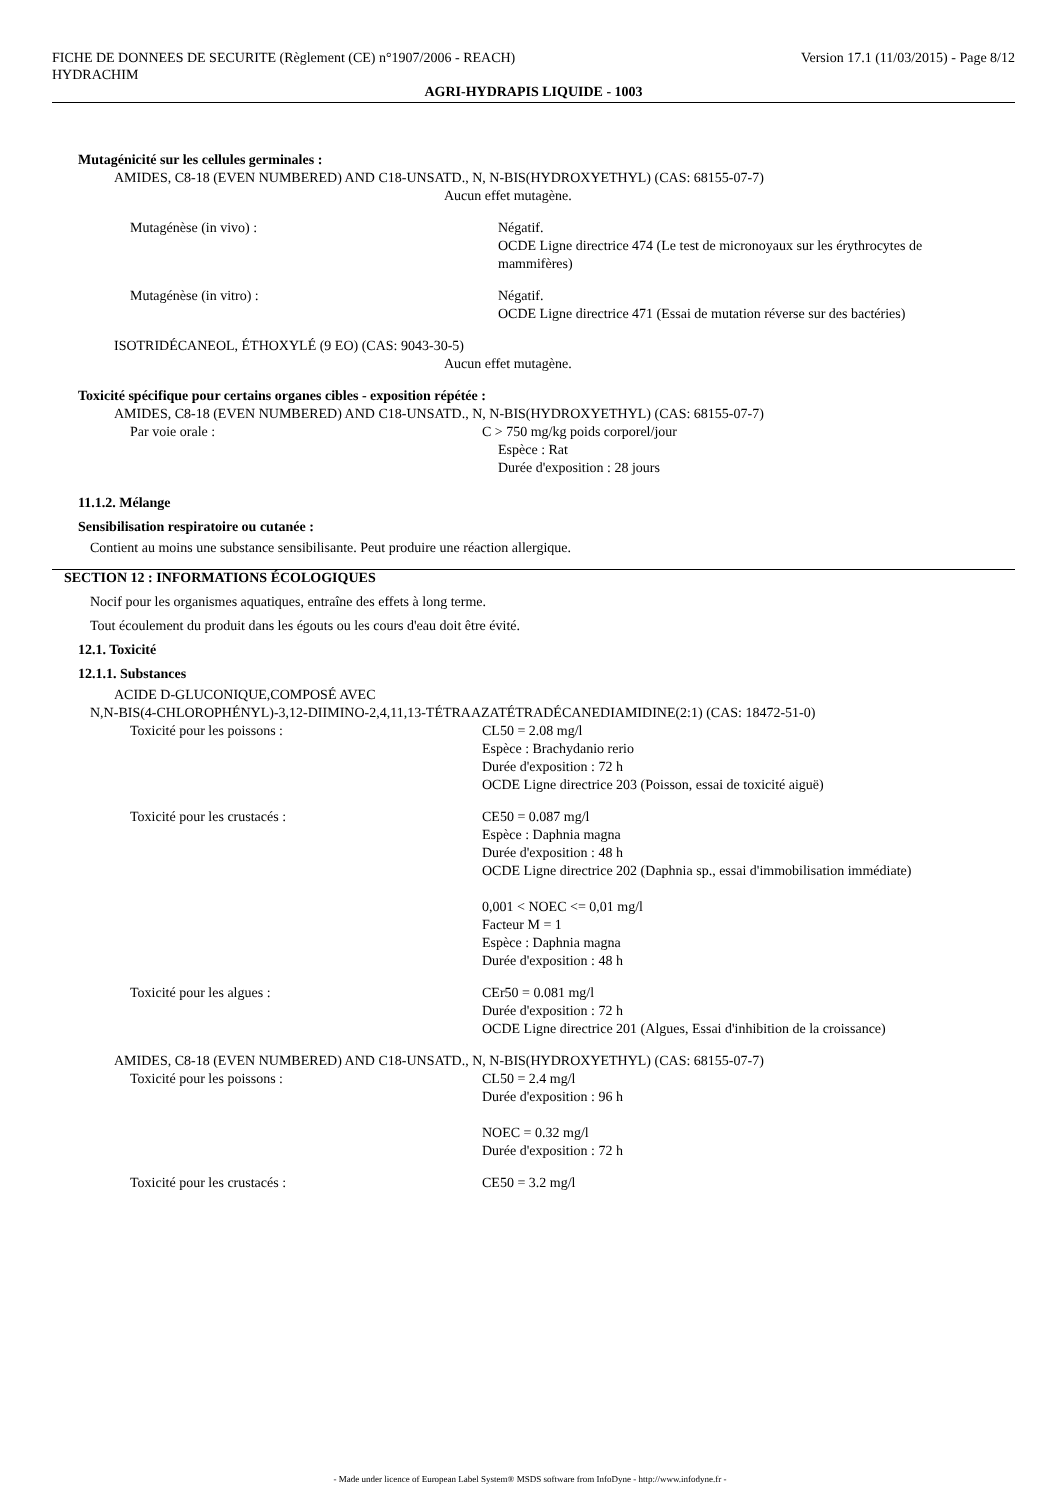FICHE DE DONNEES DE SECURITE (Règlement (CE) n°1907/2006 - REACH) Version 17.1 (11/03/2015) - Page 8/12
HYDRACHIM
AGRI-HYDRAPIS LIQUIDE - 1003
Mutagénicité sur les cellules germinales :
AMIDES, C8-18 (EVEN NUMBERED) AND C18-UNSATD., N, N-BIS(HYDROXYETHYL) (CAS: 68155-07-7)
Aucun effet mutagène.
Mutagénèse (in vivo) : Négatif.
OCDE Ligne directrice 474 (Le test de micronoyaux sur les érythrocytes de mammifères)
Mutagénèse (in vitro) : Négatif.
OCDE Ligne directrice 471 (Essai de mutation réverse sur des bactéries)
ISOTRIDÉCANEOL, ÉTHOXYLÉ (9 EO) (CAS: 9043-30-5)
Aucun effet mutagène.
Toxicité spécifique pour certains organes cibles - exposition répétée :
AMIDES, C8-18 (EVEN NUMBERED) AND C18-UNSATD., N, N-BIS(HYDROXYETHYL) (CAS: 68155-07-7)
Par voie orale : C > 750 mg/kg poids corporel/jour
Espèce : Rat
Durée d'exposition : 28 jours
11.1.2. Mélange
Sensibilisation respiratoire ou cutanée :
Contient au moins une substance sensibilisante. Peut produire une réaction allergique.
SECTION 12 : INFORMATIONS ÉCOLOGIQUES
Nocif pour les organismes aquatiques, entraîne des effets à long terme.
Tout écoulement du produit dans les égouts ou les cours d'eau doit être évité.
12.1. Toxicité
12.1.1. Substances
ACIDE D-GLUCONIQUE,COMPOSÉ AVEC
N,N-BIS(4-CHLOROPHÉNYL)-3,12-DIIMINO-2,4,11,13-TÉTRAAZATÉTRADÉCANEDIAMIDINE(2:1) (CAS: 18472-51-0)
Toxicité pour les poissons : CL50 = 2.08 mg/l
Espèce : Brachydanio rerio
Durée d'exposition : 72 h
OCDE Ligne directrice 203 (Poisson, essai de toxicité aiguë)
Toxicité pour les crustacés : CE50 = 0.087 mg/l
Espèce : Daphnia magna
Durée d'exposition : 48 h
OCDE Ligne directrice 202 (Daphnia sp., essai d'immobilisation immédiate)
0,001 < NOEC <= 0,01 mg/l
Facteur M = 1
Espèce : Daphnia magna
Durée d'exposition : 48 h
Toxicité pour les algues : CEr50 = 0.081 mg/l
Durée d'exposition : 72 h
OCDE Ligne directrice 201 (Algues, Essai d'inhibition de la croissance)
AMIDES, C8-18 (EVEN NUMBERED) AND C18-UNSATD., N, N-BIS(HYDROXYETHYL) (CAS: 68155-07-7)
Toxicité pour les poissons : CL50 = 2.4 mg/l
Durée d'exposition : 96 h
NOEC = 0.32 mg/l
Durée d'exposition : 72 h
Toxicité pour les crustacés : CE50 = 3.2 mg/l
- Made under licence of European Label System® MSDS software from InfoDyne - http://www.infodyne.fr -